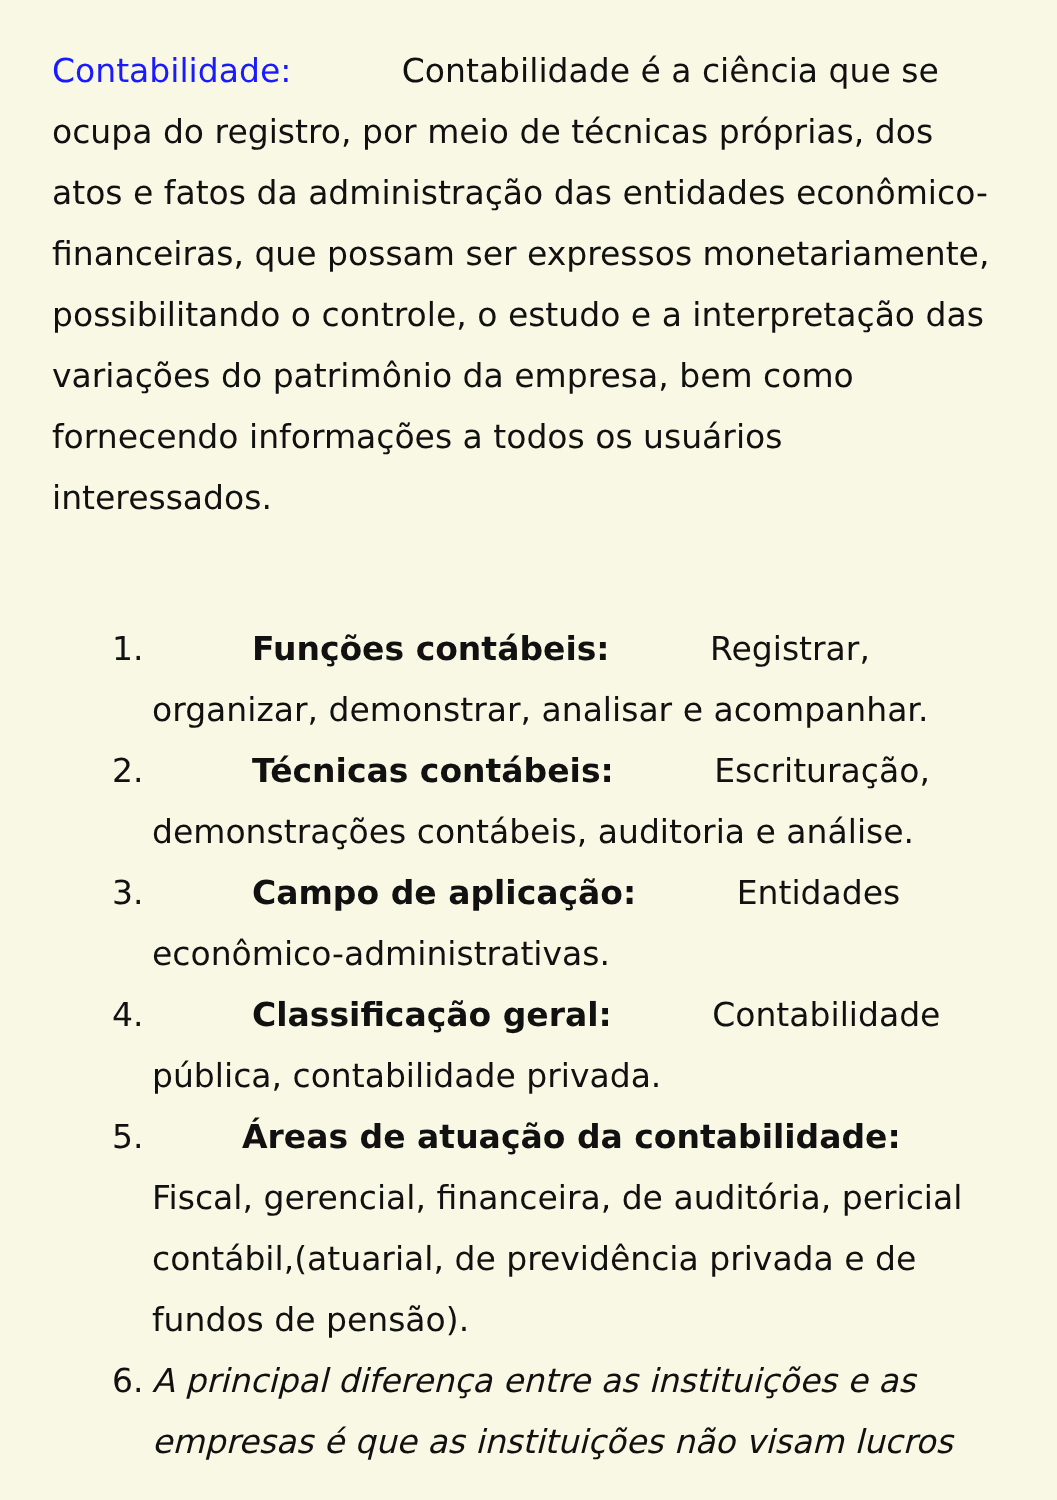Contabilidade: Contabilidade é a ciência que se ocupa do registro, por meio de técnicas próprias, dos atos e fatos da administração das entidades econômico-financeiras, que possam ser expressos monetariamente, possibilitando o controle, o estudo e a interpretação das variações do patrimônio da empresa, bem como fornecendo informações a todos os usuários interessados.
1. Funções contábeis: Registrar, organizar, demonstrar, analisar e acompanhar.
2. Técnicas contábeis: Escrituração, demonstrações contábeis, auditoria e análise.
3. Campo de aplicação: Entidades econômico-administrativas.
4. Classificação geral: Contabilidade pública, contabilidade privada.
5. Áreas de atuação da contabilidade: Fiscal, gerencial, financeira, de auditória, pericial contábil,(atuarial, de previdência privada e de fundos de pensão).
6. A principal diferença entre as instituições e as empresas é que as instituições não visam lucros